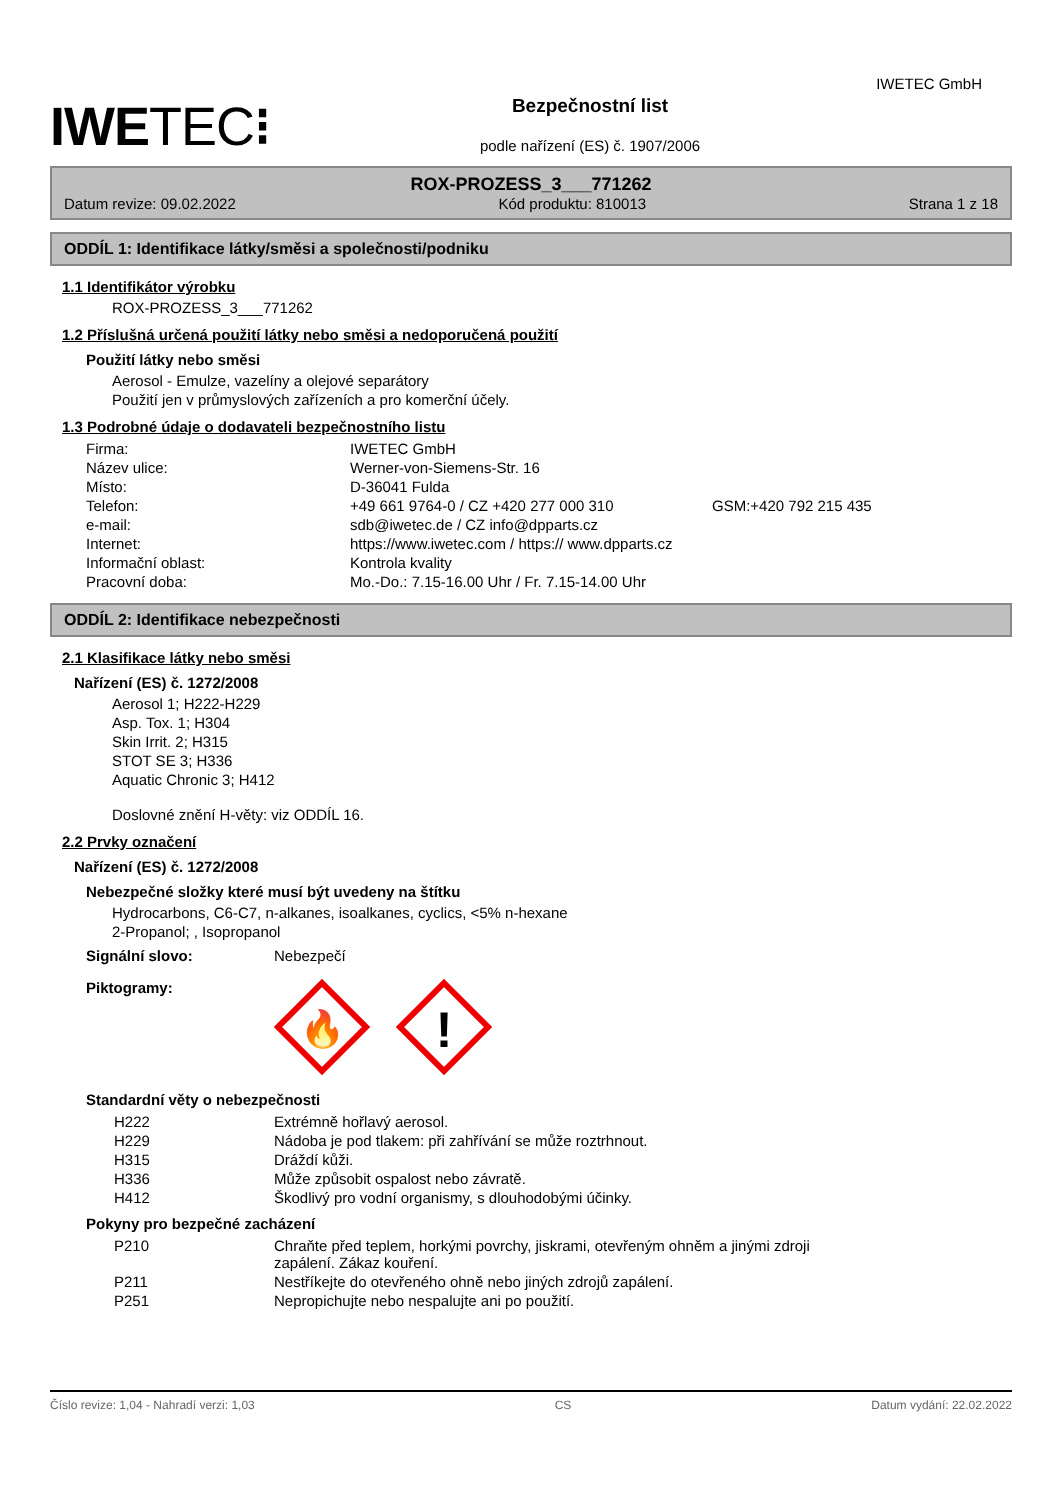IWETEC⁝ Bezpečnostní list
podle nařízení (ES) č. 1907/2006
IWETEC GmbH
ROX-PROZESS_3___771262
Datum revize: 09.02.2022 Kód produktu: 810013 Strana 1 z 18
ODDÍL 1: Identifikace látky/směsi a společnosti/podniku
1.1 Identifikátor výrobku
ROX-PROZESS_3___771262
1.2 Příslušná určená použití látky nebo směsi a nedoporučená použití
Použití látky nebo směsi
Aerosol - Emulze, vazelíny a olejové separátory
Použití jen v průmyslových zařízeních a pro komerční účely.
1.3 Podrobné údaje o dodavateli bezpečnostního listu
| Firma: | IWETEC GmbH | |
| Název ulice: | Werner-von-Siemens-Str. 16 | |
| Místo: | D-36041 Fulda | |
| Telefon: | +49 661 9764-0 / CZ +420 277 000 310 | GSM:+420 792 215 435 |
| e-mail: | sdb@iwetec.de / CZ info@dpparts.cz | |
| Internet: | https://www.iwetec.com / https:// www.dpparts.cz | |
| Informační oblast: | Kontrola kvality | |
| Pracovní doba: | Mo.-Do.: 7.15-16.00 Uhr / Fr. 7.15-14.00 Uhr | |
ODDÍL 2: Identifikace nebezpečnosti
2.1 Klasifikace látky nebo směsi
Nařízení (ES) č. 1272/2008
Aerosol 1; H222-H229
Asp. Tox. 1; H304
Skin Irrit. 2; H315
STOT SE 3; H336
Aquatic Chronic 3; H412
Doslovné znění H-věty: viz ODDÍL 16.
2.2 Prvky označení
Nařízení (ES) č. 1272/2008
Nebezpečné složky které musí být uvedeny na štítku
Hydrocarbons, C6-C7, n-alkanes, isoalkanes, cyclics, <5% n-hexane
2-Propanol; , Isopropanol
| Signální slovo: | Nebezpečí |
| Piktogramy: | 🔥 ! |
Standardní věty o nebezpečnosti
| H222 | Extrémně hořlavý aerosol. |
| H229 | Nádoba je pod tlakem: při zahřívání se může roztrhnout. |
| H315 | Dráždí kůži. |
| H336 | Může způsobit ospalost nebo závratě. |
| H412 | Škodlivý pro vodní organismy, s dlouhodobými účinky. |
Pokyny pro bezpečné zacházení
| P210 | Chraňte před teplem, horkými povrchy, jiskrami, otevřeným ohněm a jinými zdroji zapálení. Zákaz kouření. |
| P211 | Nestříkejte do otevřeného ohně nebo jiných zdrojů zapálení. |
| P251 | Nepropichujte nebo nespalujte ani po použití. |
Číslo revize: 1,04 - Nahradí verzi: 1,03 CS Datum vydání: 22.02.2022